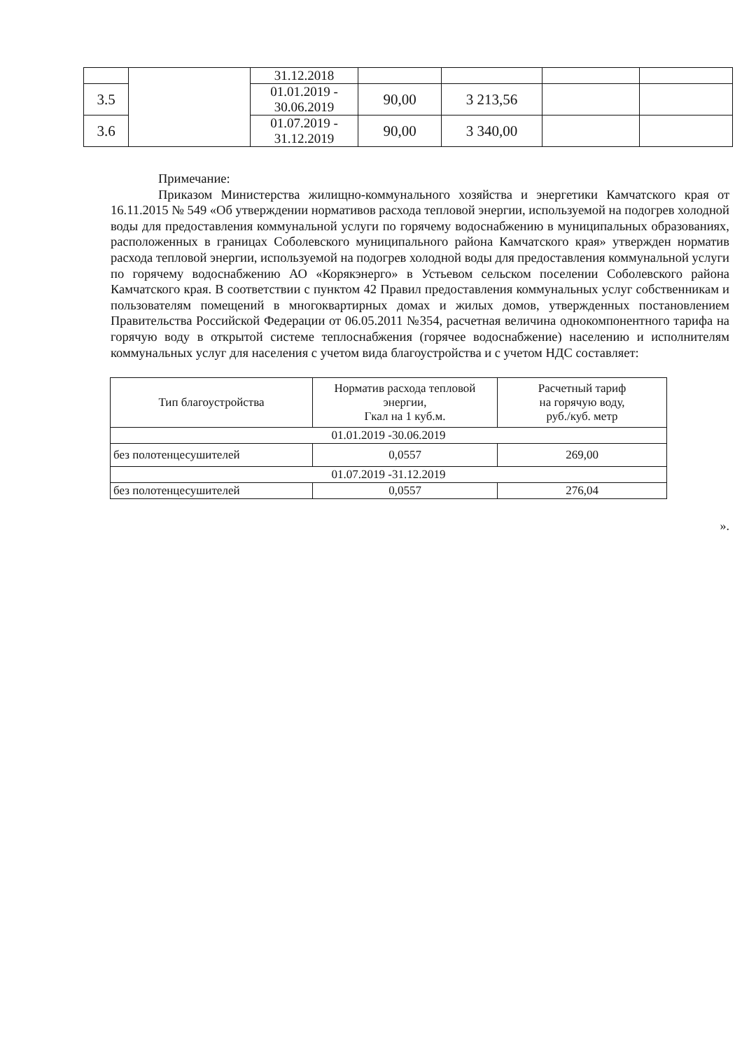| | | 31.12.2018 | | | | |
| 3.5 | | 01.01.2019 - 30.06.2019 | 90,00 | 3 213,56 | | |
| 3.6 | | 01.07.2019 - 31.12.2019 | 90,00 | 3 340,00 | | |
Примечание:
Приказом Министерства жилищно-коммунального хозяйства и энергетики Камчатского края от 16.11.2015 № 549 «Об утверждении нормативов расхода тепловой энергии, используемой на подогрев холодной воды для предоставления коммунальной услуги по горячему водоснабжению в муниципальных образованиях, расположенных в границах Соболевского муниципального района Камчатского края» утвержден норматив расхода тепловой энергии, используемой на подогрев холодной воды для предоставления коммунальной услуги по горячему водоснабжению АО «Корякэнерго» в Устьевом сельском поселении Соболевского района Камчатского края. В соответствии с пунктом 42 Правил предоставления коммунальных услуг собственникам и пользователям помещений в многоквартирных домах и жилых домов, утвержденных постановлением Правительства Российской Федерации от 06.05.2011 №354, расчетная величина однокомпонентного тарифа на горячую воду в открытой системе теплоснабжения (горячее водоснабжение) населению и исполнителям коммунальных услуг для населения с учетом вида благоустройства и с учетом НДС составляет:
| Тип благоустройства | Норматив расхода тепловой энергии, Гкал на 1 куб.м. | Расчетный тариф на горячую воду, руб./куб. метр |
| --- | --- | --- |
| 01.01.2019 -30.06.2019 | | |
| без полотенцесушителей | 0,0557 | 269,00 |
| 01.07.2019 -31.12.2019 | | |
| без полотенцесушителей | 0,0557 | 276,04 |
».